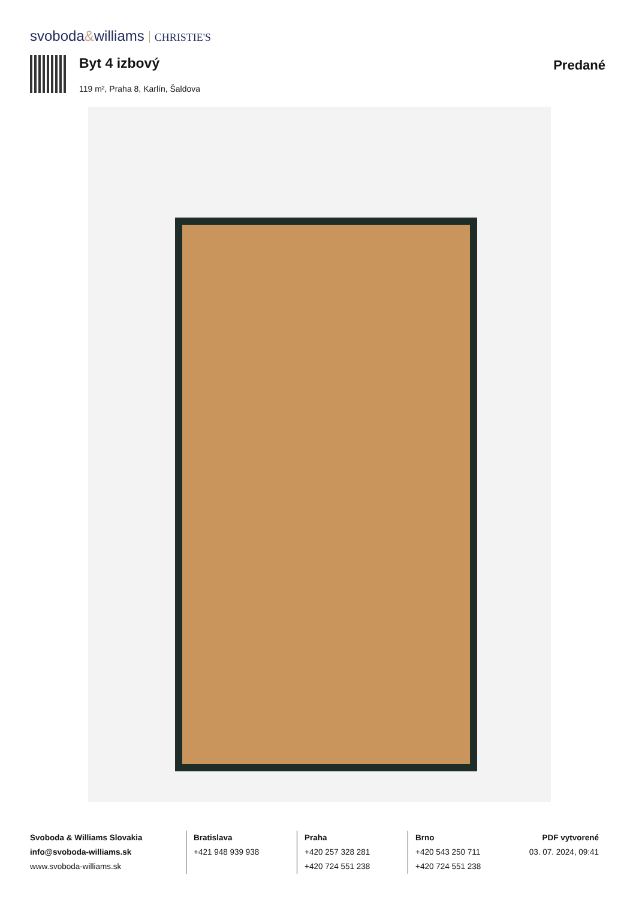svoboda&williams CHRISTIE'S
Byt 4 izbový
119 m², Praha 8, Karlín, Šaldova
Predané
Svoboda & Williams Slovakia
info@svoboda-williams.sk
www.svoboda-williams.sk
Bratislava
+421 948 939 938
Praha
+420 257 328 281
+420 724 551 238
Brno
+420 543 250 711
+420 724 551 238
PDF vytvorené
03. 07. 2024, 09:41